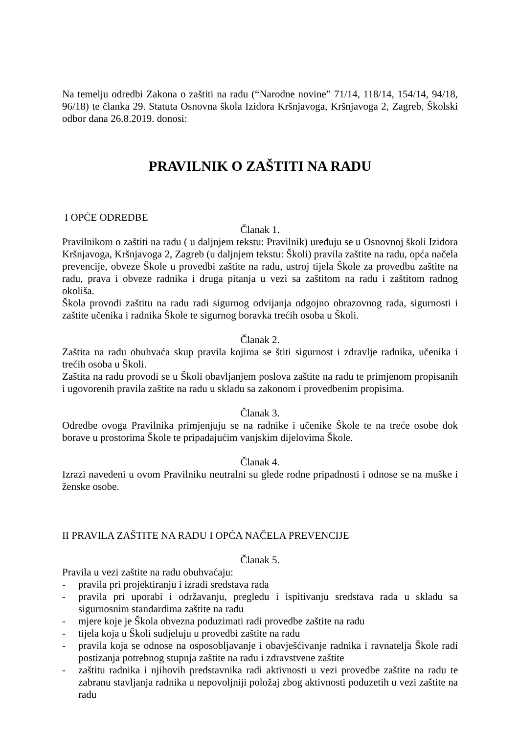Na temelju odredbi Zakona o zaštiti na radu (“Narodne novine” 71/14, 118/14, 154/14, 94/18, 96/18) te članka 29. Statuta Osnovna škola Izidora Kršnjavoga, Kršnjavoga 2, Zagreb, Školski odbor dana 26.8.2019. donosi:
PRAVILNIK O ZAŠTITI NA RADU
I OPĆE ODREDBE
Članak 1.
Pravilnikom o zaštiti na radu ( u daljnjem tekstu: Pravilnik) uređuju se u Osnovnoj školi Izidora Kršnjavoga, Kršnjavoga 2, Zagreb (u daljnjem tekstu: Školi) pravila zaštite na radu, opća načela prevencije, obveze Škole u provedbi zaštite na radu, ustroj tijela Škole za provedbu zaštite na radu, prava i obveze radnika i druga pitanja u vezi sa zaštitom na radu i zaštitom radnog okoliša.
Škola provodi zaštitu na radu radi sigurnog odvijanja odgojno obrazovnog rada, sigurnosti i zaštite učenika i radnika Škole te sigurnog boravka trećih osoba u Školi.
Članak 2.
Zaštita na radu obuhvaća skup pravila kojima se štiti sigurnost i zdravlje radnika, učenika i trećih osoba u Školi.
Zaštita na radu provodi se u Školi obavljanjem poslova zaštite na radu te primjenom propisanih i ugovorenih pravila zaštite na radu u skladu sa zakonom i provedbenim propisima.
Članak 3.
Odredbe ovoga Pravilnika primjenjuju se na radnike i učenike Škole te na treće osobe dok borave u prostorima Škole te pripadajućim vanjskim dijelovima Škole.
Članak 4.
Izrazi navedeni u ovom Pravilniku neutralni su glede rodne pripadnosti i odnose se na muške i ženske osobe.
II PRAVILA ZAŠTITE NA RADU I OPĆA NAČELA PREVENCIJE
Članak 5.
Pravila u vezi zaštite na radu obuhvaćaju:
- pravila pri projektiranju i izradi sredstava rada
- pravila pri uporabi i održavanju, pregledu i ispitivanju sredstava rada u skladu sa sigurnosnim standardima zaštite na radu
- mjere koje je Škola obvezna poduzimati radi provedbe zaštite na radu
- tijela koja u Školi sudjeluju u provedbi zaštite na radu
- pravila koja se odnose na osposobljavanje i obavješćivanje radnika i ravnatelja Škole radi postizanja potrebnog stupnja zaštite na radu i zdravstvene zaštite
- zaštitu radnika i njihovih predstavnika radi aktivnosti u vezi provedbe zaštite na radu te zabranu stavljanja radnika u nepovoljniji položaj zbog aktivnosti poduzetih u vezi zaštite na radu